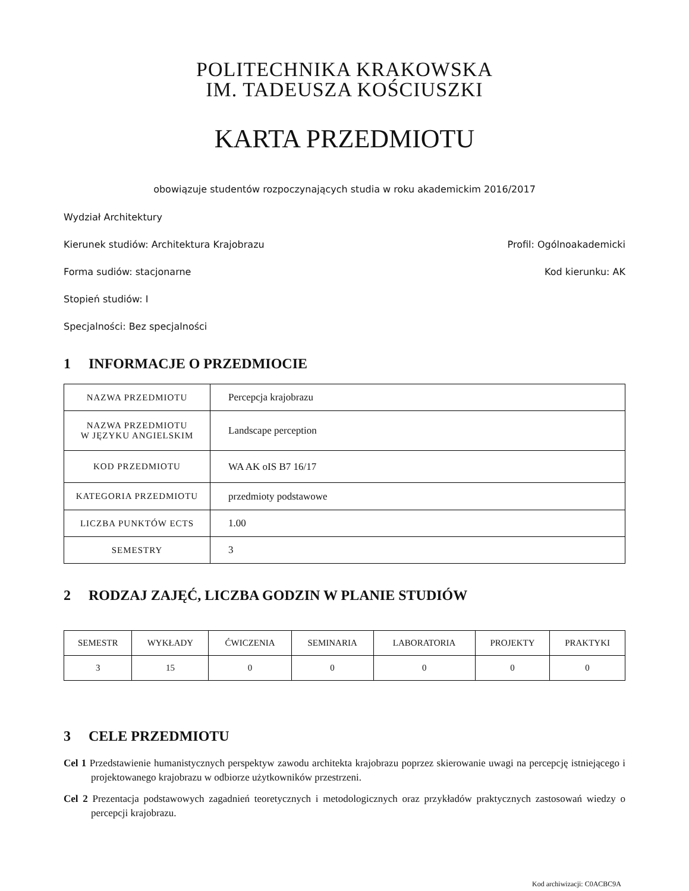POLITECHNIKA KRAKOWSKA
IM. TADEUSZA KOŚCIUSZKI
KARTA PRZEDMIOTU
obowiązuje studentów rozpoczynających studia w roku akademickim 2016/2017
Wydział Architektury
Kierunek studiów: Architektura Krajobrazu Profil: Ogólnoakademicki
Forma sudiów: stacjonarne Kod kierunku: AK
Stopień studiów: I
Specjalności: Bez specjalności
1 INFORMACJE O PRZEDMIOCIE
| NAZWA PRZEDMIOTU | Percepcja krajobrazu |
| NAZWA PRZEDMIOTU W JĘZYKU ANGIELSKIM | Landscape perception |
| KOD PRZEDMIOTU | WA AK oIS B7 16/17 |
| KATEGORIA PRZEDMIOTU | przedmioty podstawowe |
| LICZBA PUNKTÓW ECTS | 1.00 |
| SEMESTRY | 3 |
2 RODZAJ ZAJĘĆ, LICZBA GODZIN W PLANIE STUDIÓW
| SEMESTR | WYKŁADY | ĆWICZENIA | SEMINARIA | LABORATORIA | PROJEKTY | PRAKTYKI |
| --- | --- | --- | --- | --- | --- | --- |
| 3 | 15 | 0 | 0 | 0 | 0 | 0 |
3 CELE PRZEDMIOTU
Cel 1 Przedstawienie humanistycznych perspektyw zawodu architekta krajobrazu poprzez skierowanie uwagi na percepcję istniejącego i projektowanego krajobrazu w odbiorze użytkowników przestrzeni.
Cel 2 Prezentacja podstawowych zagadnień teoretycznych i metodologicznych oraz przykładów praktycznych zastosowań wiedzy o percepcji krajobrazu.
Kod archiwizacji: C0ACBC9A